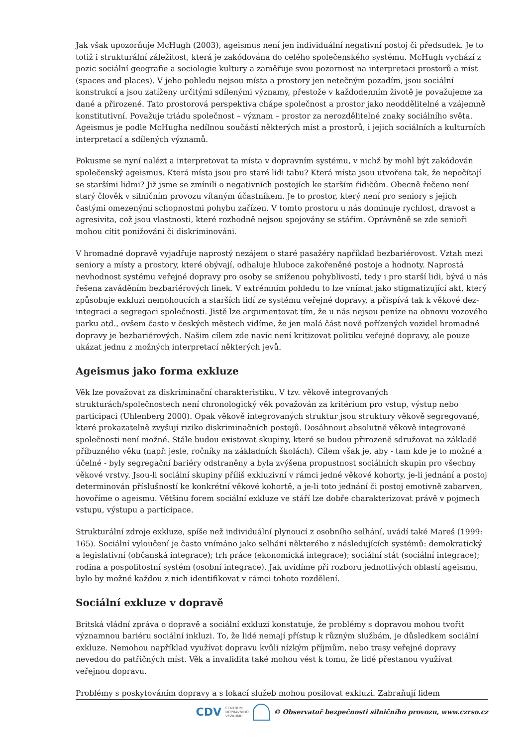Jak však upozorňuje McHugh (2003), ageismus není jen individuální negativní postoj či předsudek. Je to totiž i strukturální záležitost, která je zakódována do celého společenského systému. McHugh vychází z pozic sociální geografie a sociologie kultury a zaměřuje svou pozornost na interpretaci prostorů a míst (spaces and places). V jeho pohledu nejsou místa a prostory jen netečným pozadím, jsou sociální konstrukcí a jsou zatíženy určitými sdílenými významy, přestože v každodenním životě je považujeme za dané a přirozené. Tato prostorová perspektiva chápe společnost a prostor jako neoddělitelné a vzájemně konstitutivní. Považuje triádu společnost – význam – prostor za nerozdělitelné znaky sociálního světa. Ageismus je podle McHugha nedílnou součástí některých míst a prostorů, i jejich sociálních a kulturních interpretací a sdílených významů.
Pokusme se nyní nalézt a interpretovat ta místa v dopravním systému, v nichž by mohl být zakódován společenský ageismus. Která místa jsou pro staré lidi tabu? Která místa jsou utvořena tak, že nepočítají se staršími lidmi? Již jsme se zmínili o negativních postojích ke starším řidičům. Obecně řečeno není starý člověk v silničním provozu vítaným účastníkem. Je to prostor, který není pro seniory s jejich častými omezenými schopnostmi pohybu zařízen. V tomto prostoru u nás dominuje rychlost, dravost a agresivita, což jsou vlastnosti, které rozhodně nejsou spojovány se stářím. Oprávněně se zde senioři mohou cítit ponižováni či diskriminováni.
V hromadné dopravě vyjadřuje naprostý nezájem o staré pasažéry například bezbariérovost. Vztah mezi seniory a místy a prostory, které obývají, odhaluje hluboce zakořeněné postoje a hodnoty. Naprostá nevhodnost systému veřejné dopravy pro osoby se sníženou pohyblivostí, tedy i pro starší lidi, bývá u nás řešena zaváděním bezbariérových linek. V extrémním pohledu to lze vnímat jako stigmatizující akt, který způsobuje exkluzi nemohoucích a starších lidí ze systému veřejné dopravy, a přispívá tak k věkové dez-integraci a segregaci společnosti. Jistě lze argumentovat tím, že u nás nejsou peníze na obnovu vozového parku atd., ovšem často v českých městech vidíme, že jen malá část nově pořízených vozidel hromadné dopravy je bezbariérových. Našim cílem zde navíc není kritizovat politiku veřejné dopravy, ale pouze ukázat jednu z možných interpretací některých jevů.
Ageismus jako forma exkluze
Věk lze považovat za diskriminační charakteristiku. V tzv. věkově integrovaných strukturách/společnostech není chronologický věk považován za kritérium pro vstup, výstup nebo participaci (Uhlenberg 2000). Opak věkově integrovaných struktur jsou struktury věkově segregované, které prokazatelně zvyšují riziko diskriminačních postojů. Dosáhnout absolutně věkově integrované společnosti není možné. Stále budou existovat skupiny, které se budou přirozeně sdružovat na základě příbuzného věku (např. jesle, ročníky na základních školách). Cílem však je, aby - tam kde je to možné a účelné - byly segregační bariéry odstraněny a byla zvýšena propustnost sociálních skupin pro všechny věkové vrstvy. Jsou-li sociální skupiny příliš exkluzivní v rámci jedné věkové kohorty, je-li jednání a postoj determinován příslušností ke konkrétní věkové kohortě, a je-li toto jednání či postoj emotivně zabarven, hovoříme o ageismu. Většinu forem sociální exkluze ve stáří lze dobře charakterizovat právě v pojmech vstupu, výstupu a participace.
Strukturální zdroje exkluze, spíše než individuální plynoucí z osobního selhání, uvádí také Mareš (1999: 165). Sociální vyloučení je často vnímáno jako selhání některého z následujících systémů: demokratický a legislativní (občanská integrace); trh práce (ekonomická integrace); sociální stát (sociální integrace); rodina a pospolitostní systém (osobní integrace). Jak uvidíme při rozboru jednotlivých oblastí ageismu, bylo by možné každou z nich identifikovat v rámci tohoto rozdělení.
Sociální exkluze v dopravě
Britská vládní zpráva o dopravě a sociální exkluzi konstatuje, že problémy s dopravou mohou tvořit významnou bariéru sociální inkluzi. To, že lidé nemají přístup k různým službám, je důsledkem sociální exkluze. Nemohou například využívat dopravu kvůli nízkým příjmům, nebo trasy veřejné dopravy nevedou do patřičných míst. Věk a invalidita také mohou vést k tomu, že lidé přestanou využívat veřejnou dopravu.
Problémy s poskytováním dopravy a s lokací služeb mohou posilovat exkluzi. Zabraňují lidem
CDV CENTRUM
DOPRAVNÍHO
VÝZKUMU © Observatoř bezpečnosti silničního provozu, www.czrso.cz